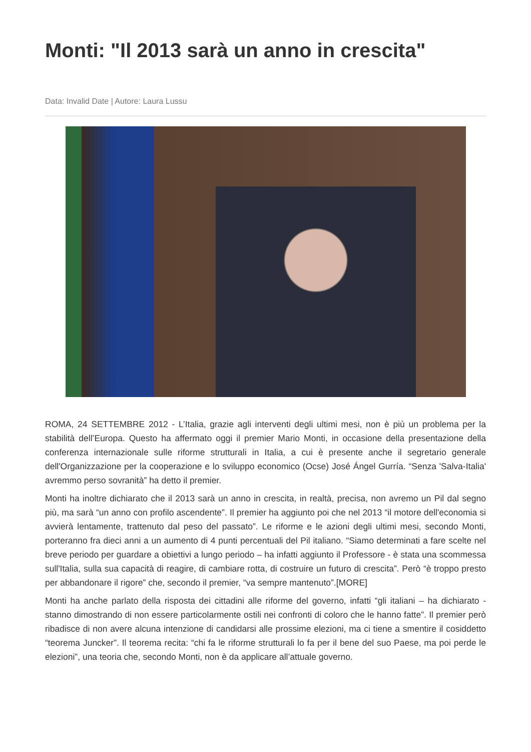Monti: "Il 2013 sarà un anno in crescita"
Data: Invalid Date | Autore: Laura Lussu
ROMA, 24 SETTEMBRE 2012 - L’Italia, grazie agli interventi degli ultimi mesi, non è più un problema per la stabilità dell’Europa. Questo ha affermato oggi il premier Mario Monti, in occasione della presentazione della conferenza internazionale sulle riforme strutturali in Italia, a cui è presente anche il segretario generale dell'Organizzazione per la cooperazione e lo sviluppo economico (Ocse) José Ángel Gurría. “Senza 'Salva-Italia' avremmo perso sovranità” ha detto il premier.
Monti ha inoltre dichiarato che il 2013 sarà un anno in crescita, in realtà, precisa, non avremo un Pil dal segno più, ma sarà “un anno con profilo ascendente”. Il premier ha aggiunto poi che nel 2013 “il motore dell'economia si avvierà lentamente, trattenuto dal peso del passato”. Le riforme e le azioni degli ultimi mesi, secondo Monti, porteranno fra dieci anni a un aumento di 4 punti percentuali del Pil italiano. “Siamo determinati a fare scelte nel breve periodo per guardare a obiettivi a lungo periodo – ha infatti aggiunto il Professore - è stata una scommessa sull'Italia, sulla sua capacità di reagire, di cambiare rotta, di costruire un futuro di crescita”. Però “è troppo presto per abbandonare il rigore” che, secondo il premier, “va sempre mantenuto”.[MORE]
Monti ha anche parlato della risposta dei cittadini alle riforme del governo, infatti “gli italiani – ha dichiarato - stanno dimostrando di non essere particolarmente ostili nei confronti di coloro che le hanno fatte”. Il premier però ribadisce di non avere alcuna intenzione di candidarsi alle prossime elezioni, ma ci tiene a smentire il cosiddetto “teorema Juncker”. Il teorema recita: “chi fa le riforme strutturali lo fa per il bene del suo Paese, ma poi perde le elezioni”, una teoria che, secondo Monti, non è da applicare all’attuale governo.